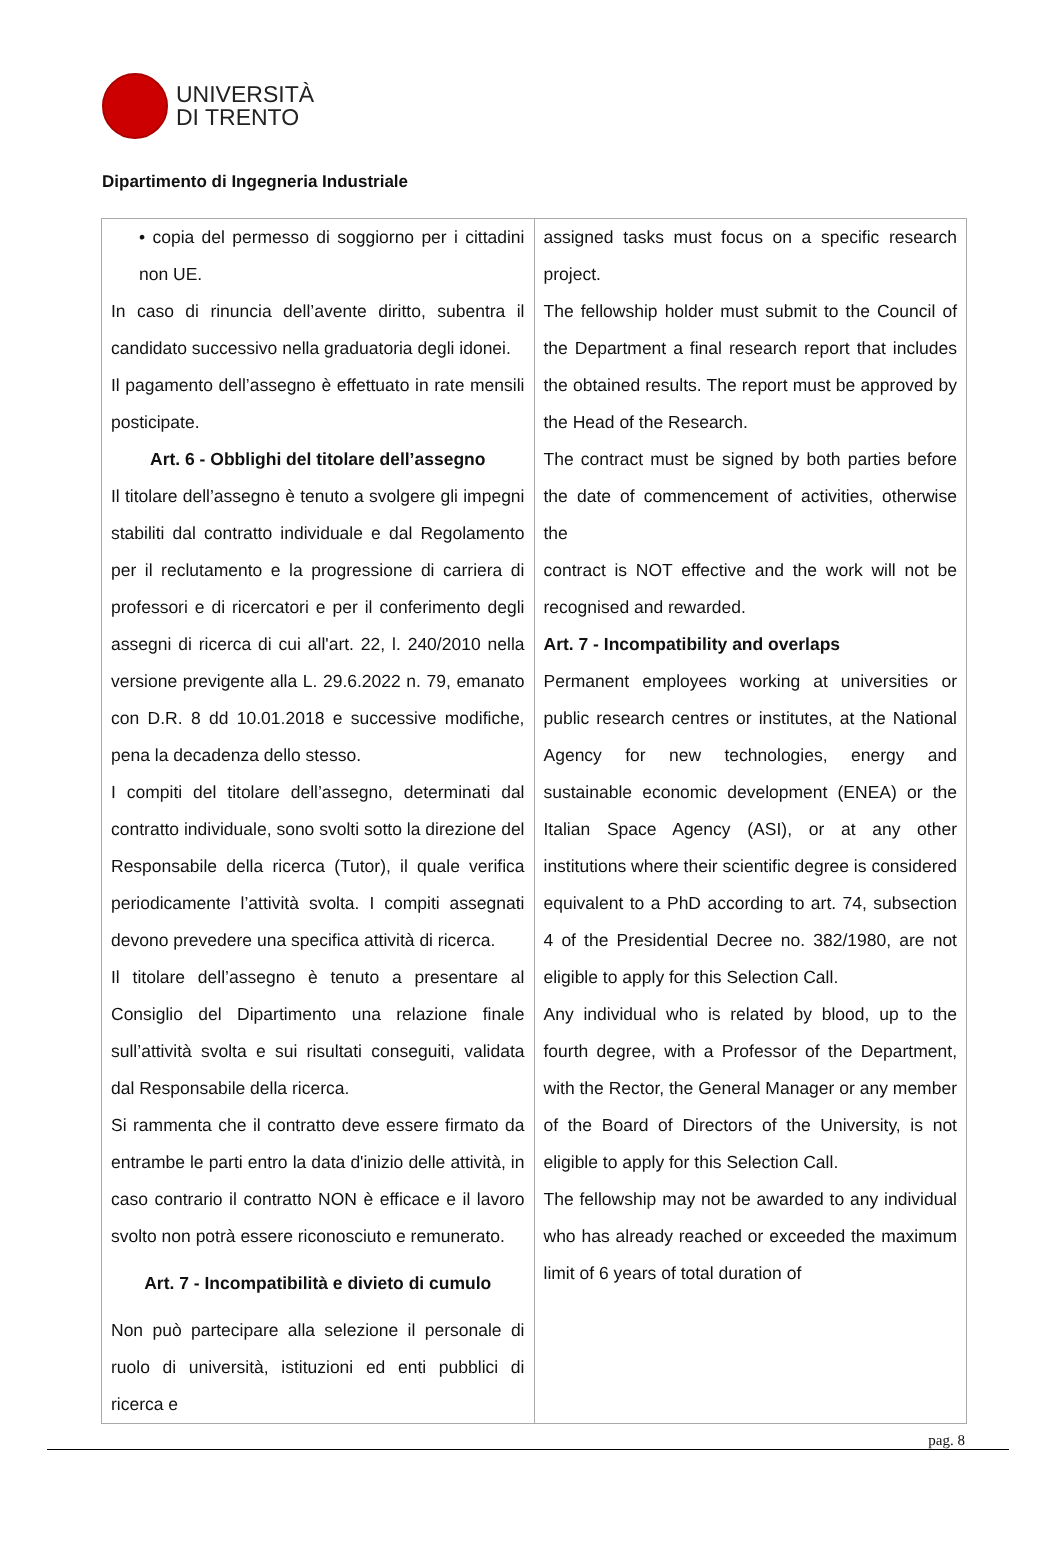UNIVERSITÀ
DI TRENTO
Dipartimento di Ingegneria Industriale
| • copia del permesso di soggiorno per i cittadini non UE. In caso di rinuncia dell’avente diritto, subentra il candidato successivo nella graduatoria degli idonei. Il pagamento dell’assegno è effettuato in rate mensili posticipate. Art. 6 - Obblighi del titolare dell’assegno Il titolare dell’assegno è tenuto a svolgere gli impegni stabiliti dal contratto individuale e dal Regolamento per il reclutamento e la progressione di carriera di professori e di ricercatori e per il conferimento degli assegni di ricerca di cui all'art. 22, l. 240/2010 nella versione previgente alla L. 29.6.2022 n. 79, emanato con D.R. 8 dd 10.01.2018 e successive modifiche, pena la decadenza dello stesso. I compiti del titolare dell’assegno, determinati dal contratto individuale, sono svolti sotto la direzione del Responsabile della ricerca (Tutor), il quale verifica periodicamente l’attività svolta. I compiti assegnati devono prevedere una specifica attività di ricerca. Il titolare dell’assegno è tenuto a presentare al Consiglio del Dipartimento una relazione finale sull’attività svolta e sui risultati conseguiti, validata dal Responsabile della ricerca. Si rammenta che il contratto deve essere firmato da entrambe le parti entro la data d'inizio delle attività, in caso contrario il contratto NON è efficace e il lavoro svolto non potrà essere riconosciuto e remunerato. Art. 7 - Incompatibilità e divieto di cumulo Non può partecipare alla selezione il personale di ruolo di università, istituzioni ed enti pubblici di ricerca e | assigned tasks must focus on a specific research project. The fellowship holder must submit to the Council of the Department a final research report that includes the obtained results. The report must be approved by the Head of the Research. The contract must be signed by both parties before the date of commencement of activities, otherwise the contract is NOT effective and the work will not be recognised and rewarded. Art. 7 - Incompatibility and overlaps Permanent employees working at universities or public research centres or institutes, at the National Agency for new technologies, energy and sustainable economic development (ENEA) or the Italian Space Agency (ASI), or at any other institutions where their scientific degree is considered equivalent to a PhD according to art. 74, subsection 4 of the Presidential Decree no. 382/1980, are not eligible to apply for this Selection Call. Any individual who is related by blood, up to the fourth degree, with a Professor of the Department, with the Rector, the General Manager or any member of the Board of Directors of the University, is not eligible to apply for this Selection Call. The fellowship may not be awarded to any individual who has already reached or exceeded the maximum limit of 6 years of total duration of |
pag. 8